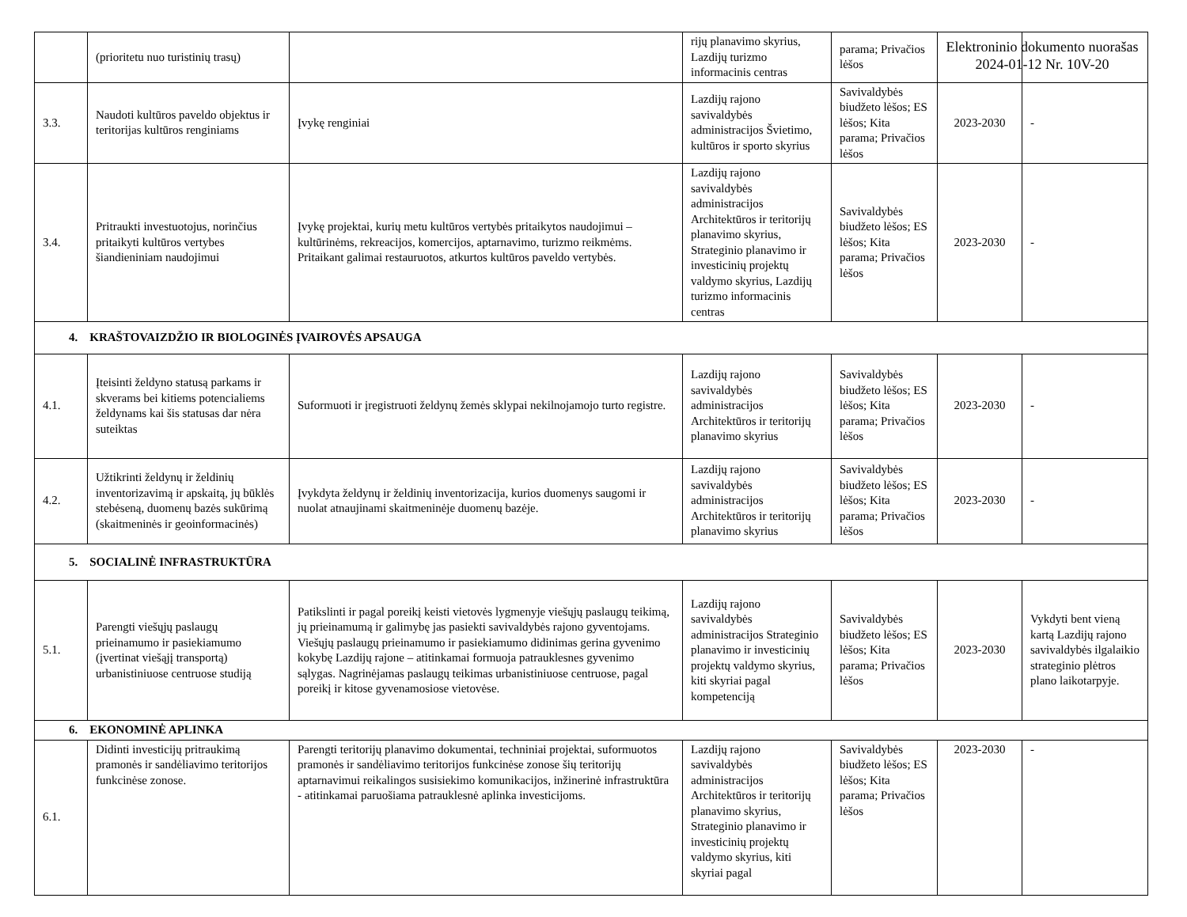Elektroninio dokumento nuorašas
2024-01-12 Nr. 10V-20
| | (prioritetu nuo turistinių trasų) | | rijų planavimo skyrius, Lazdijų turizmo informacinis centras | parama; Privačios lėšos | | |
| 3.3. | Naudoti kultūros paveldo objektus ir teritorijas kultūros renginiams | Įvykę renginiai | Lazdijų rajono savivaldybės administracijos Švietimo, kultūros ir sporto skyrius | Savivaldybės biudžeto lėšos; ES lėšos; Kita parama; Privačios lėšos | 2023-2030 | - |
| 3.4. | Pritraukti investuotojus, norinčius pritaikyti kultūros vertybes šiandieniniam naudojimui | Įvykę projektai, kurių metu kultūros vertybės pritaikytos naudojimui – kultūrinėms, rekreacijos, komercijos, aptarnavimo, turizmo reikmėms. Pritaikant galimai restauruotos, atkurtos kultūros paveldo vertybės. | Lazdijų rajono savivaldybės administracijos Architektūros ir teritorijų planavimo skyrius, Strateginio planavimo ir investicinių projektų valdymo skyrius, Lazdijų turizmo informacinis centras | Savivaldybės biudžeto lėšos; ES lėšos; Kita parama; Privačios lėšos | 2023-2030 | - |
| 4. KRAŠTOVAIZDŽIO IR BIOLOGINĖS ĮVAIROVĖS APSAUGA | | | | | | |
| 4.1. | Įteisinti želdyno statusą parkams ir skverams bei kitiems potencialiems želdynams kai šis statusas dar nėra suteiktas | Suformuoti ir įregistruoti želdynų žemės sklypai nekilnojamojo turto registre. | Lazdijų rajono savivaldybės administracijos Architektūros ir teritorijų planavimo skyrius | Savivaldybės biudžeto lėšos; ES lėšos; Kita parama; Privačios lėšos | 2023-2030 | - |
| 4.2. | Užtikrinti želdynų ir želdinių inventorizavimą ir apskaitą, jų būklės stebėseną, duomenų bazės sukūrimą (skaitmeninės ir geoinformacinės) | Įvykdyta želdynų ir želdinių inventorizacija, kurios duomenys saugomi ir nuolat atnaujinami skaitmeninėje duomenų bazėje. | Lazdijų rajono savivaldybės administracijos Architektūros ir teritorijų planavimo skyrius | Savivaldybės biudžeto lėšos; ES lėšos; Kita parama; Privačios lėšos | 2023-2030 | - |
| 5. SOCIALINĖ INFRASTRUKTŪRA | | | | | | |
| 5.1. | Parengti viešųjų paslaugų prieinamumo ir pasiekiamumo (įvertinat viešąjį transportą) urbanistiniuose centruose studiją | Patikslinti ir pagal poreikį keisti vietovės lygmenyje viešųjų paslaugų teikimą, jų prieinamumą ir galimybę jas pasiekti savivaldybės rajono gyventojams. Viešųjų paslaugų prieinamumo ir pasiekiamumo didinimas gerina gyvenimo kokybę Lazdijų rajone – atitinkamai formuoja patrauklesnes gyvenimo sąlygas. Nagrinėjamas paslaugų teikimas urbanistiniuose centruose, pagal poreikį ir kitose gyvenamosiose vietovėse. | Lazdijų rajono savivaldybės administracijos Strateginio planavimo ir investicinių projektų valdymo skyrius, kiti skyriai pagal kompetenciją | Savivaldybės biudžeto lėšos; ES lėšos; Kita parama; Privačios lėšos | 2023-2030 | Vykdyti bent vieną kartą Lazdijų rajono savivaldybės ilgalaikio strateginio plėtros plano laikotarpyje. |
| 6. EKONOMINĖ APLINKA | | | | | | |
| 6.1. | Didinti investicijų pritraukimą pramonės ir sandėliavimo teritorijos funkcinėse zonose. | Parengti teritorijų planavimo dokumentai, techniniai projektai, suformuotos pramonės ir sandėliavimo teritorijos funkcinėse zonose šių teritorijų aptarnavimui reikalingos susisiekimo komunikacijos, inžinerinė infrastruktūra - atitinkamai paruošiama patrauklesnė aplinka investicijoms. | Lazdijų rajono savivaldybės administracijos Architektūros ir teritorijų planavimo skyrius, Strateginio planavimo ir investicinių projektų valdymo skyrius, kiti skyriai pagal | Savivaldybės biudžeto lėšos; ES lėšos; Kita parama; Privačios lėšos | 2023-2030 | - |